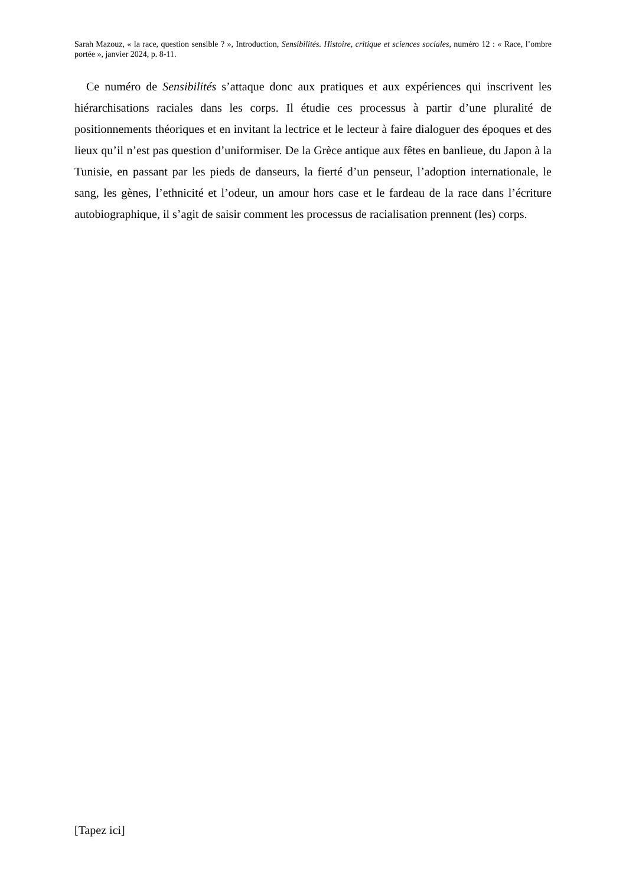Sarah Mazouz, « la race, question sensible ? », Introduction, Sensibilités. Histoire, critique et sciences sociales, numéro 12 : « Race, l’ombre portée », janvier 2024, p. 8-11.
Ce numéro de Sensibilités s’attaque donc aux pratiques et aux expériences qui inscrivent les hiérarchisations raciales dans les corps. Il étudie ces processus à partir d’une pluralité de positionnements théoriques et en invitant la lectrice et le lecteur à faire dialoguer des époques et des lieux qu’il n’est pas question d’uniformiser. De la Grèce antique aux fêtes en banlieue, du Japon à la Tunisie, en passant par les pieds de danseurs, la fierté d’un penseur, l’adoption internationale, le sang, les gènes, l’ethnicité et l’odeur, un amour hors case et le fardeau de la race dans l’écriture autobiographique, il s’agit de saisir comment les processus de racialisation prennent (les) corps.
[Tapez ici]